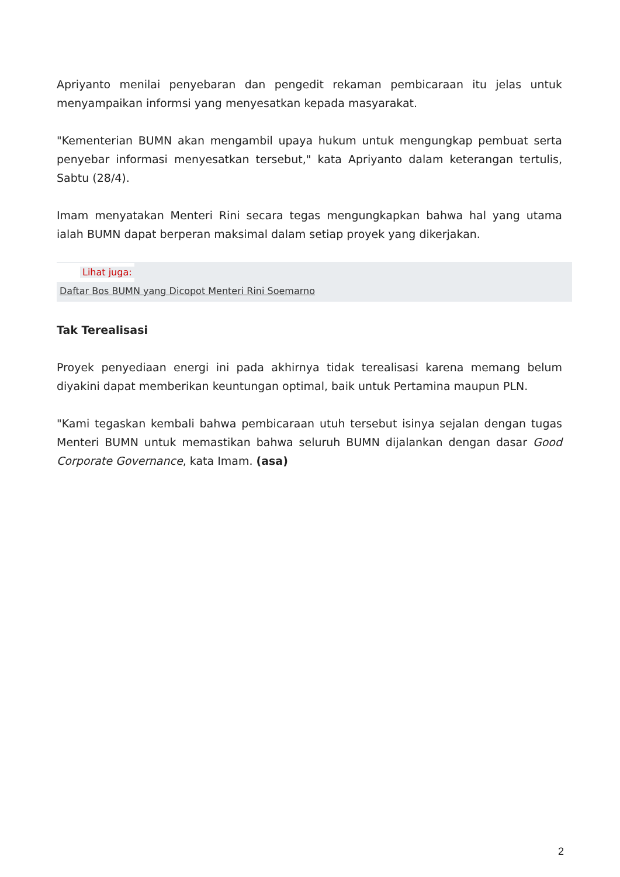Apriyanto menilai penyebaran dan pengedit rekaman pembicaraan itu jelas untuk menyampaikan informsi yang menyesatkan kepada masyarakat.
"Kementerian BUMN akan mengambil upaya hukum untuk mengungkap pembuat serta penyebar informasi menyesatkan tersebut," kata Apriyanto dalam keterangan tertulis, Sabtu (28/4).
Imam menyatakan Menteri Rini secara tegas mengungkapkan bahwa hal yang utama ialah BUMN dapat berperan maksimal dalam setiap proyek yang dikerjakan.
Lihat juga:
Daftar Bos BUMN yang Dicopot Menteri Rini Soemarno
Tak Terealisasi
Proyek penyediaan energi ini pada akhirnya tidak terealisasi karena memang belum diyakini dapat memberikan keuntungan optimal, baik untuk Pertamina maupun PLN.
"Kami tegaskan kembali bahwa pembicaraan utuh tersebut isinya sejalan dengan tugas Menteri BUMN untuk memastikan bahwa seluruh BUMN dijalankan dengan dasar Good Corporate Governance, kata Imam. (asa)
2